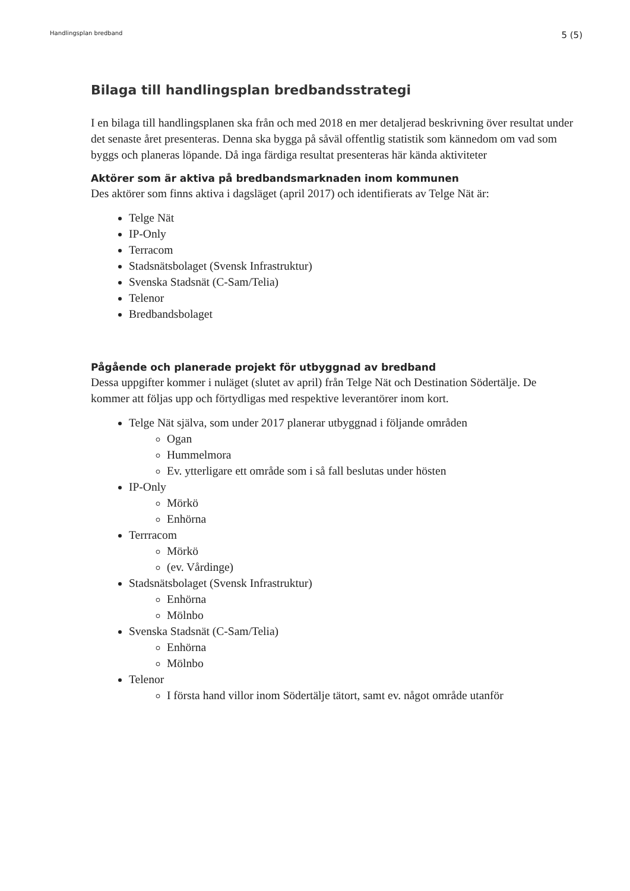Handlingsplan bredband 5 (5)
Bilaga till handlingsplan bredbandsstrategi
I en bilaga till handlingsplanen ska från och med 2018 en mer detaljerad beskrivning över resultat under det senaste året presenteras. Denna ska bygga på såväl offentlig statistik som kännedom om vad som byggs och planeras löpande. Då inga färdiga resultat presenteras här kända aktiviteter
Aktörer som är aktiva på bredbandsmarknaden inom kommunen
Des aktörer som finns aktiva i dagsläget (april 2017) och identifierats av Telge Nät är:
Telge Nät
IP-Only
Terracom
Stadsnätsbolaget (Svensk Infrastruktur)
Svenska Stadsnät (C-Sam/Telia)
Telenor
Bredbandsbolaget
Pågående och planerade projekt för utbyggnad av bredband
Dessa uppgifter kommer i nuläget (slutet av april) från Telge Nät och Destination Södertälje. De kommer att följas upp och förtydligas med respektive leverantörer inom kort.
Telge Nät själva, som under 2017 planerar utbyggnad i följande områden
Ogan
Hummelmora
Ev. ytterligare ett område som i så fall beslutas under hösten
IP-Only
Mörkö
Enhörna
Terrracom
Mörkö
(ev. Vårdinge)
Stadsnätsbolaget (Svensk Infrastruktur)
Enhörna
Mölnbo
Svenska Stadsnät (C-Sam/Telia)
Enhörna
Mölnbo
Telenor
I första hand villor inom Södertälje tätort, samt ev. något område utanför